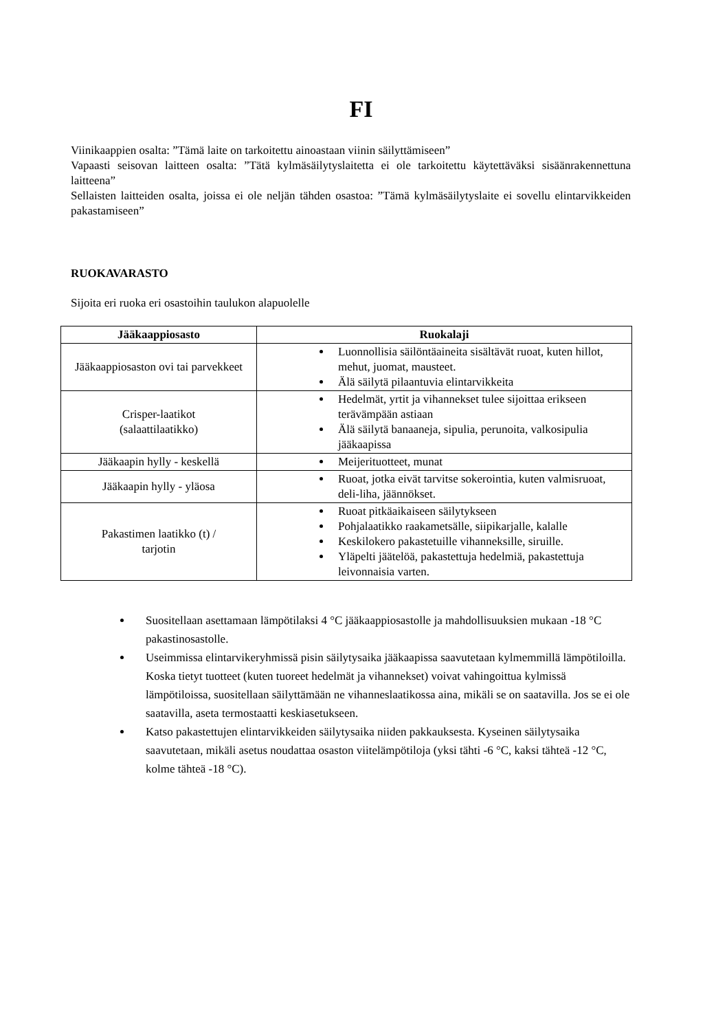FI
Viinikaappien osalta: ”Tämä laite on tarkoitettu ainoastaan viinin säilyttämiseen”
Vapaasti seisovan laitteen osalta: ”Tätä kylmäsäilytyslaitetta ei ole tarkoitettu käytettäväksi sisäänrakennettuna laitteena”
Sellaisten laitteiden osalta, joissa ei ole neljän tähden osastoa: ”Tämä kylmäsäilytyslaite ei sovellu elintarvikkeiden pakastamiseen”
RUOKAVARASTO
Sijoita eri ruoka eri osastoihin taulukon alapuolelle
| Jääkaappiosasto | Ruokalaji |
| --- | --- |
| Jääkaappiosaston ovi tai parvekkeet | Luonnollisia säilöntäaineita sisältävät ruoat, kuten hillot, mehut, juomat, mausteet. Älä säilytä pilaantuvia elintarvikkeita |
| Crisper-laatikot (salaattilaatikko) | Hedelmät, yrtit ja vihannekset tulee sijoittaa erikseen terävämpään astiaan Älä säilytä banaaneja, sipulia, perunoita, valkosipulia jääkaapissa |
| Jääkaapin hylly - keskellä | Meijerituotteet, munat |
| Jääkaapin hylly - yläosa | Ruoat, jotka eivät tarvitse sokerointia, kuten valmisruoat, deli-liha, jäännökset. |
| Pakastimen laatikko (t) / tarjotin | Ruoat pitkäaikaiseen säilytykseen Pohjalaatikko raakametsälle, siipikarjalle, kalalle Keskilokero pakastetuille vihanneksille, siruille. Yläpelti jäätelöä, pakastettuja hedelmiä, pakastettuja leivonnaisia varten. |
Suositellaan asettamaan lämpötilaksi 4 °C jääkaappiosastolle ja mahdollisuuksien mukaan -18 °C pakastinosastolle.
Useimmissa elintarvikeryhmissä pisin säilytysaika jääkaapissa saavutetaan kylmemmillä lämpötiloilla. Koska tietyt tuotteet (kuten tuoreet hedelmät ja vihannekset) voivat vahingoittua kylmissä lämpötiloissa, suositellaan säilyttämään ne vihanneslaatikossa aina, mikäli se on saatavilla. Jos se ei ole saatavilla, aseta termostaatti keskiasetukseen.
Katso pakastettujen elintarvikkeiden säilytysaika niiden pakkauksesta. Kyseinen säilytysaika saavutetaan, mikäli asetus noudattaa osaston viitelämpötiloja (yksi tähti -6 °C, kaksi tähteä -12 °C, kolme tähteä -18 °C).